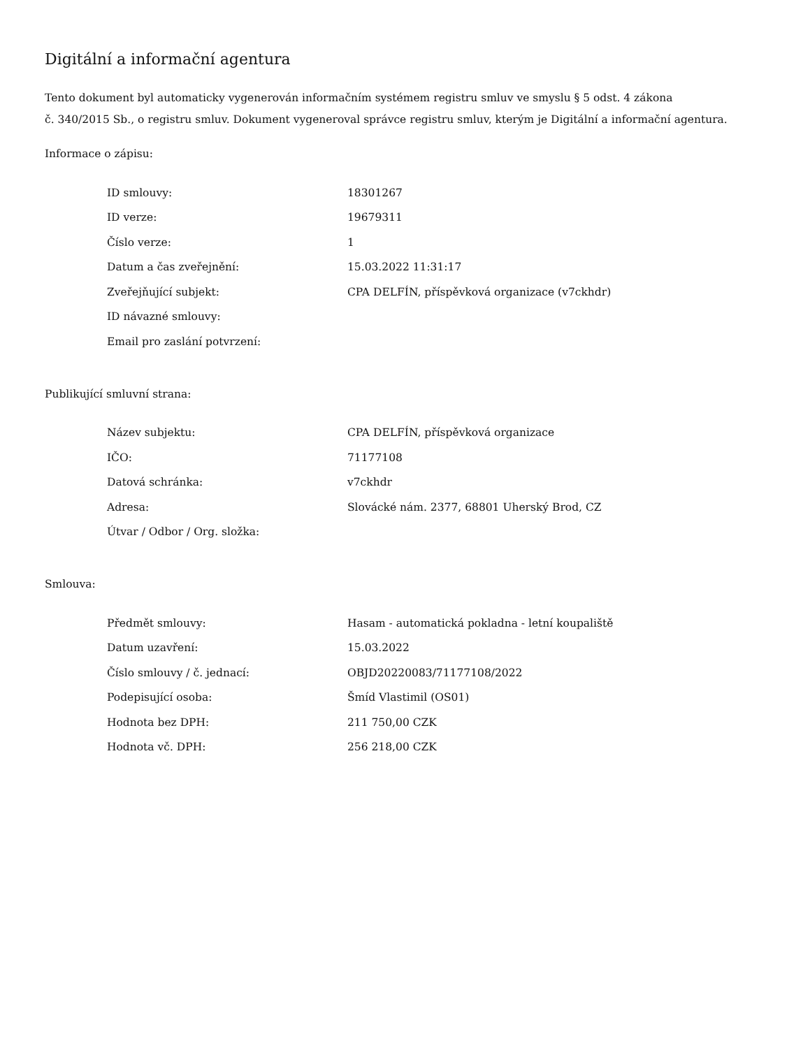Digitální a informační agentura
Tento dokument byl automaticky vygenerován informačním systémem registru smluv ve smyslu § 5 odst. 4 zákona
č. 340/2015 Sb., o registru smluv. Dokument vygeneroval správce registru smluv, kterým je Digitální a informační agentura.
Informace o zápisu:
| ID smlouvy: | 18301267 |
| ID verze: | 19679311 |
| Číslo verze: | 1 |
| Datum a čas zveřejnění: | 15.03.2022 11:31:17 |
| Zveřejňující subjekt: | CPA DELFÍN, příspěvková organizace (v7ckhdr) |
| ID návazné smlouvy: | |
| Email pro zaslání potvrzení: | |
Publikující smluvní strana:
| Název subjektu: | CPA DELFÍN, příspěvková organizace |
| IČO: | 71177108 |
| Datová schránka: | v7ckhdr |
| Adresa: | Slovácké nám. 2377, 68801 Uherský Brod, CZ |
| Útvar / Odbor / Org. složka: | |
Smlouva:
| Předmět smlouvy: | Hasam - automatická pokladna - letní koupaliště |
| Datum uzavření: | 15.03.2022 |
| Číslo smlouvy / č. jednací: | OBJD20220083/71177108/2022 |
| Podepisující osoba: | Šmíd Vlastimil (OS01) |
| Hodnota bez DPH: | 211 750,00 CZK |
| Hodnota vč. DPH: | 256 218,00 CZK |